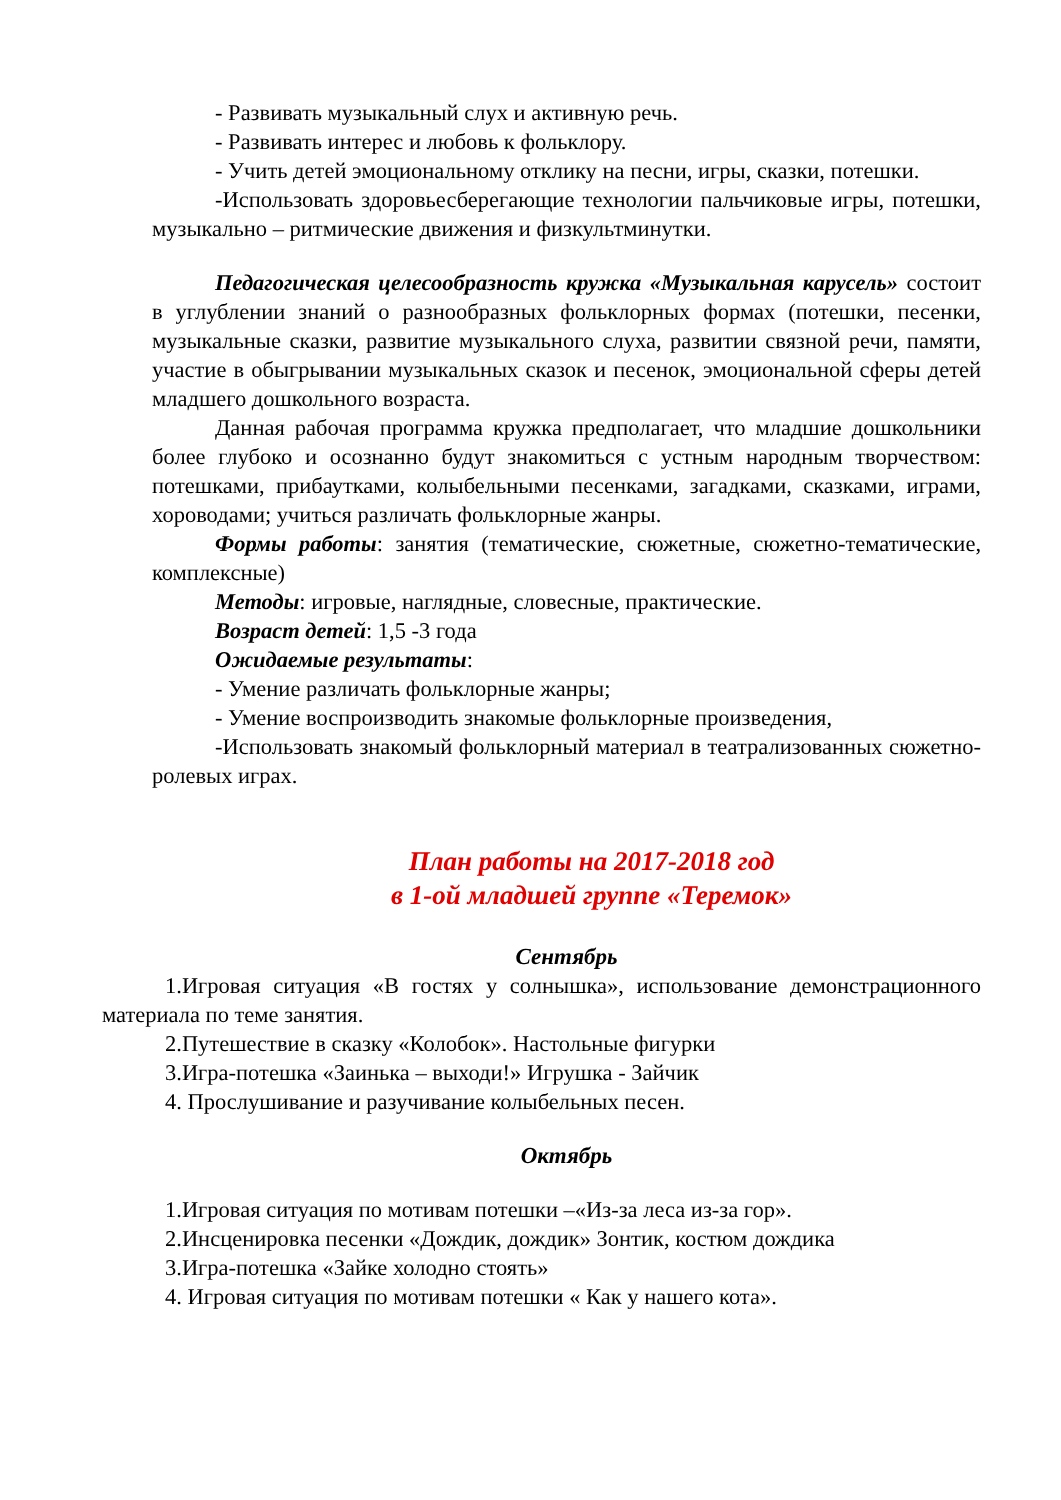- Развивать музыкальный слух и активную речь.
- Развивать интерес и любовь к фольклору.
- Учить детей эмоциональному отклику на песни, игры, сказки, потешки.
-Использовать здоровьесберегающие технологии пальчиковые игры, потешки, музыкально – ритмические движения и физкультминутки.
Педагогическая целесообразность кружка «Музыкальная карусель» состоит в углублении знаний о разнообразных фольклорных формах (потешки, песенки, музыкальные сказки, развитие музыкального слуха, развитии связной речи, памяти, участие в обыгрывании музыкальных сказок и песенок, эмоциональной сферы детей младшего дошкольного возраста.
Данная рабочая программа кружка предполагает, что младшие дошкольники более глубоко и осознанно будут знакомиться с устным народным творчеством: потешками, прибаутками, колыбельными песенками, загадками, сказками, играми, хороводами; учиться различать фольклорные жанры.
Формы работы: занятия (тематические, сюжетные, сюжетно-тематические, комплексные)
Методы: игровые, наглядные, словесные, практические.
Возраст детей: 1,5 -3 года
Ожидаемые результаты:
- Умение различать фольклорные жанры;
- Умение воспроизводить знакомые фольклорные произведения,
-Использовать знакомый фольклорный материал в театрализованных сюжетно-ролевых играх.
План работы на 2017-2018 год
в 1-ой младшей группе «Теремок»
Сентябрь
1.Игровая ситуация «В гостях у солнышка», использование демонстрационного материала по теме занятия.
2.Путешествие в сказку «Колобок». Настольные фигурки
3.Игра-потешка «Заинька – выходи!» Игрушка - Зайчик
4. Прослушивание и разучивание колыбельных песен.
Октябрь
1.Игровая ситуация по мотивам потешки –«Из-за леса из-за гор».
2.Инсценировка песенки «Дождик, дождик» Зонтик, костюм дождика
3.Игра-потешка «Зайке холодно стоять»
4. Игровая ситуация по мотивам потешки « Как у нашего кота».